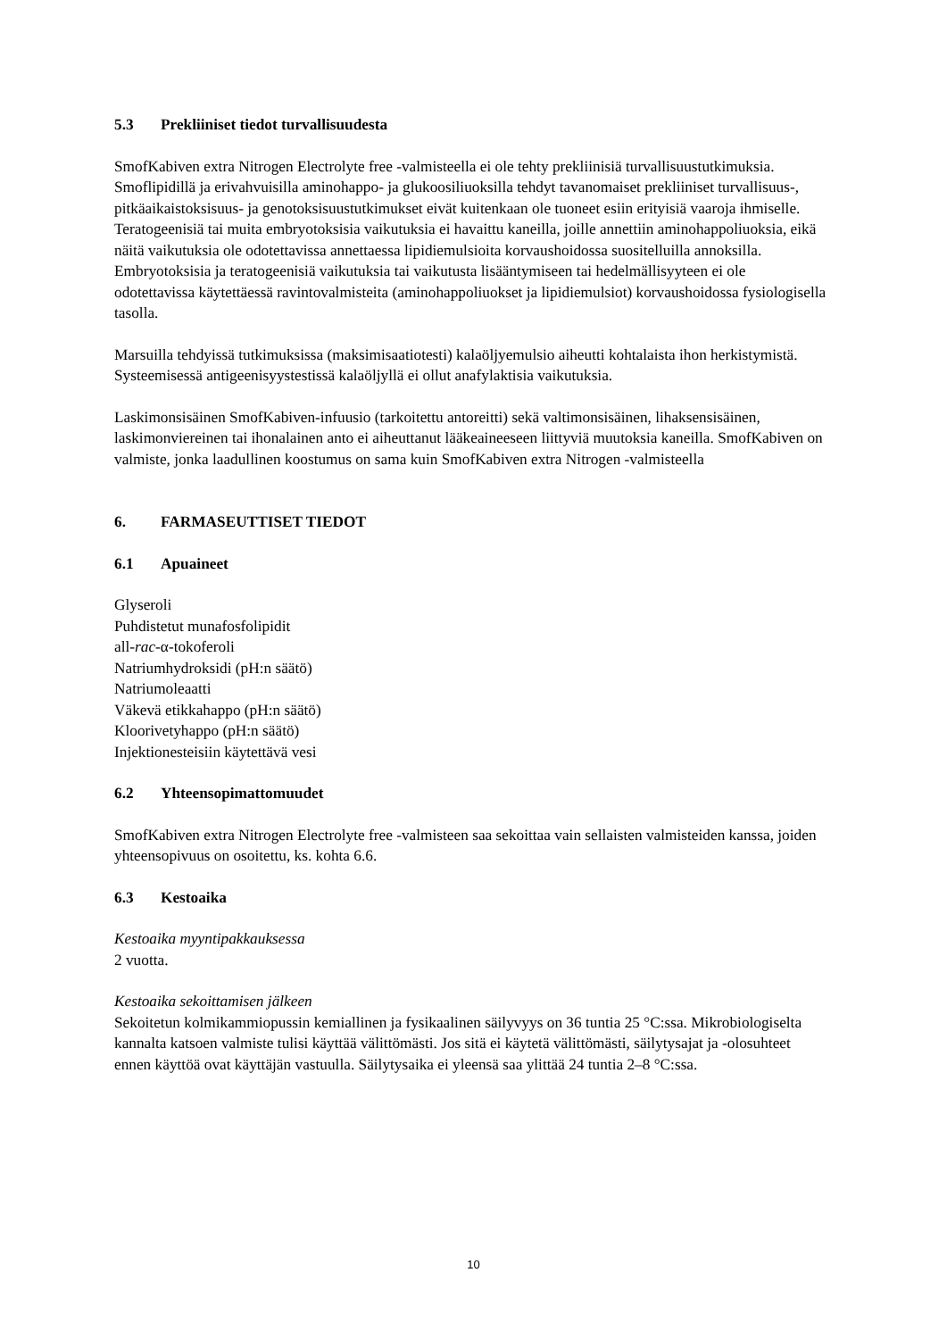5.3 Prekliiniset tiedot turvallisuudesta
SmofKabiven extra Nitrogen Electrolyte free -valmisteella ei ole tehty prekliinisiä turvallisuustutkimuksia. Smoflipidillä ja erivahvuisilla aminohappo- ja glukoosiliuoksilla tehdyt tavanomaiset prekliiniset turvallisuus-, pitkäaikaistoksisuus- ja genotoksisuustutkimukset eivät kuitenkaan ole tuoneet esiin erityisiä vaaroja ihmiselle. Teratogeenisiä tai muita embryotoksisia vaikutuksia ei havaittu kaneilla, joille annettiin aminohappoliuoksia, eikä näitä vaikutuksia ole odotettavissa annettaessa lipidiemulsioita korvaushoidossa suositelluilla annoksilla. Embryotoksisia ja teratogeenisiä vaikutuksia tai vaikutusta lisääntymiseen tai hedelmällisyyteen ei ole odotettavissa käytettäessä ravintovalmisteita (aminohappoliuokset ja lipidiemulsiot) korvaushoidossa fysiologisella tasolla.
Marsuilla tehdyissä tutkimuksissa (maksimisaatiotesti) kalaöljyemulsio aiheutti kohtalaista ihon herkistymistä. Systeemisessä antigeenisyystestissä kalaöljyllä ei ollut anafylaktisia vaikutuksia.
Laskimonsisäinen SmofKabiven-infuusio (tarkoitettu antoreitti) sekä valtimonsisäinen, lihaksensisäinen, laskimonviereinen tai ihonalainen anto ei aiheuttanut lääkeaineeseen liittyviä muutoksia kaneilla. SmofKabiven on valmiste, jonka laadullinen koostumus on sama kuin SmofKabiven extra Nitrogen -valmisteella
6. FARMASEUTTISET TIEDOT
6.1 Apuaineet
Glyseroli
Puhdistetut munafosfolipidit
all-rac-α-tokoferoli
Natriumhydroksidi (pH:n säätö)
Natriumoleaatti
Väkevä etikkahappo (pH:n säätö)
Kloorivetyhappo (pH:n säätö)
Injektionesteisiin käytettävä vesi
6.2 Yhteensopimattomuudet
SmofKabiven extra Nitrogen Electrolyte free -valmisteen saa sekoittaa vain sellaisten valmisteiden kanssa, joiden yhteensopivuus on osoitettu, ks. kohta 6.6.
6.3 Kestoaika
Kestoaika myyntipakkauksessa
2 vuotta.
Kestoaika sekoittamisen jälkeen
Sekoitetun kolmikammiopussin kemiallinen ja fysikaalinen säilyvyys on 36 tuntia 25 °C:ssa. Mikrobiologiselta kannalta katsoen valmiste tulisi käyttää välittömästi. Jos sitä ei käytetä välittömästi, säilytysajat ja -olosuhteet ennen käyttöä ovat käyttäjän vastuulla. Säilytysaika ei yleensä saa ylittää 24 tuntia 2–8 °C:ssa.
10